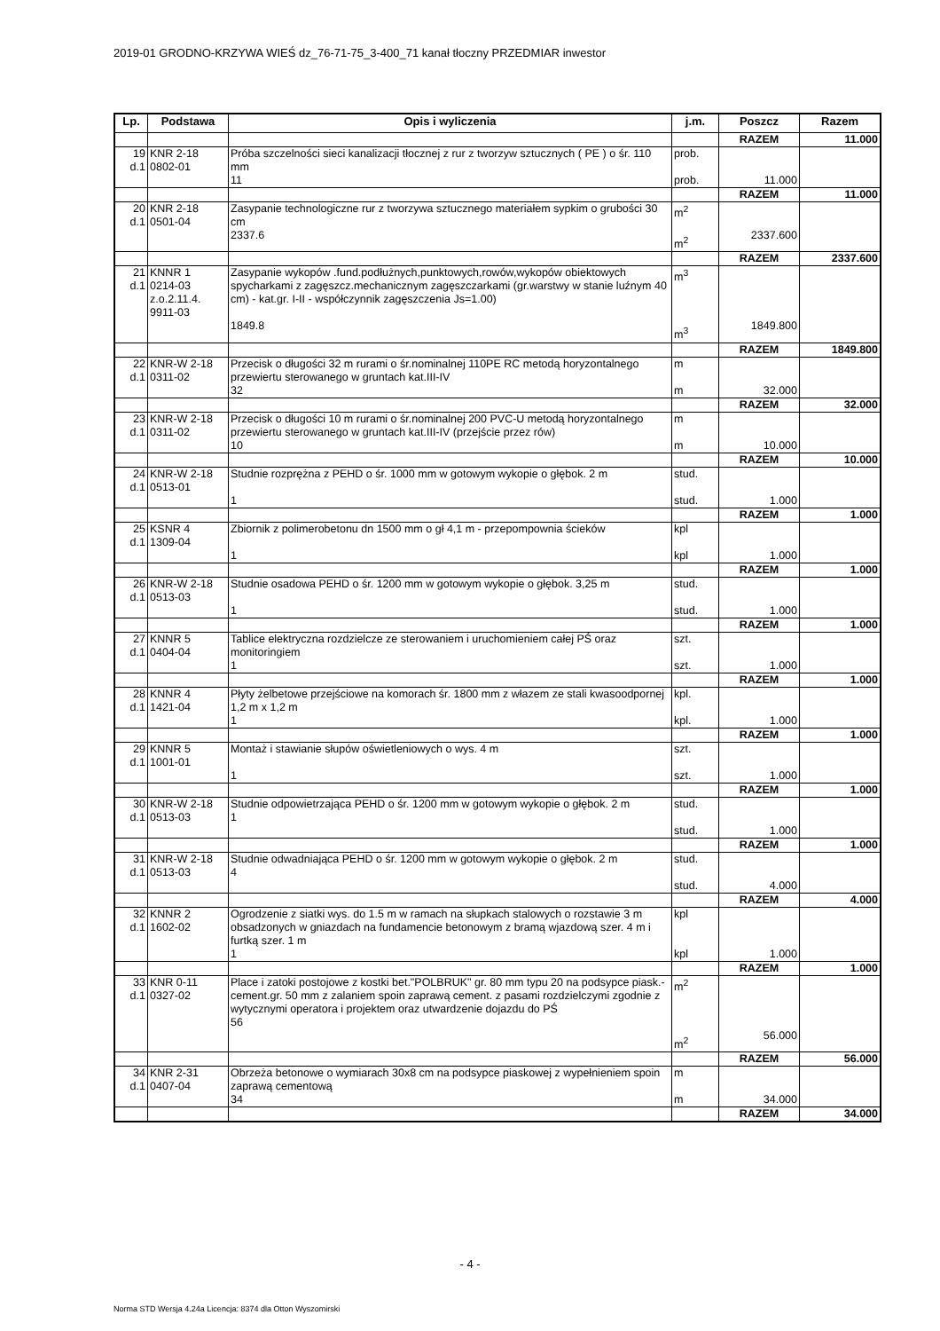2019-01 GRODNO-KRZYWA WIEŚ dz_76-71-75_3-400_71 kanał tłoczny PRZEDMIAR inwestor
| Lp. | Podstawa | Opis i wyliczenia | j.m. | Poszcz | Razem |
| --- | --- | --- | --- | --- | --- |
| | | | | RAZEM | 11.000 |
| 19 d.1 | KNR 2-18 0802-01 | Próba szczelności sieci kanalizacji tłocznej z rur z tworzyw sztucznych ( PE ) o śr. 110 mm 11 | prob. prob. | 11.000 | |
| | | | | RAZEM | 11.000 |
| 20 d.1 | KNR 2-18 0501-04 | Zasypanie technologiczne rur z tworzywa sztucznego materiałem sypkim o grubości 30 cm 2337.6 | m<sup>2</sup> m<sup>2</sup> | 2337.600 | |
| | | | | RAZEM | 2337.600 |
| 21 d.1 | KNNR 1 0214-03 z.o.2.11.4. 9911-03 | Zasypanie wykopów .fund.podłużnych,punktowych,rowów,wykopów obiektowych spycharkami z zagęszcz.mechanicznym zagęszczarkami (gr.warstwy w stanie luźnym 40 cm) - kat.gr. I-II - współczynnik zagęszczenia Js=1.00) 1849.8 | m<sup>3</sup> m<sup>3</sup> | 1849.800 | |
| | | | | RAZEM | 1849.800 |
| 22 d.1 | KNR-W 2-18 0311-02 | Przecisk o długości 32 m rurami o śr.nominalnej 110PE RC metodą horyzontalnego przewiertu sterowanego w gruntach kat.III-IV 32 | m m | 32.000 | |
| | | | | RAZEM | 32.000 |
| 23 d.1 | KNR-W 2-18 0311-02 | Przecisk o długości 10 m rurami o śr.nominalnej 200 PVC-U metodą horyzontalnego przewiertu sterowanego w gruntach kat.III-IV (przejście przez rów) 10 | m m | 10.000 | |
| | | | | RAZEM | 10.000 |
| 24 d.1 | KNR-W 2-18 0513-01 | Studnie rozprężna z PEHD o śr. 1000 mm w gotowym wykopie o głębok. 2 m 1 | stud. stud. | 1.000 | |
| | | | | RAZEM | 1.000 |
| 25 d.1 | KSNR 4 1309-04 | Zbiornik z polimerobetonu dn 1500 mm o gł 4,1 m - przepompownia ścieków 1 | kpl kpl | 1.000 | |
| | | | | RAZEM | 1.000 |
| 26 d.1 | KNR-W 2-18 0513-03 | Studnie osadowa PEHD o śr. 1200 mm w gotowym wykopie o głębok. 3,25 m 1 | stud. stud. | 1.000 | |
| | | | | RAZEM | 1.000 |
| 27 d.1 | KNNR 5 0404-04 | Tablice elektryczna rozdzielcze ze sterowaniem i uruchomieniem całej PŚ oraz monitoringiem 1 | szt. szt. | 1.000 | |
| | | | | RAZEM | 1.000 |
| 28 d.1 | KNNR 4 1421-04 | Płyty żelbetowe przejściowe na komorach śr. 1800 mm z włazem ze stali kwasoodpornej 1,2 m x 1,2 m 1 | kpl. kpl. | 1.000 | |
| | | | | RAZEM | 1.000 |
| 29 d.1 | KNNR 5 1001-01 | Montaż i stawianie słupów oświetleniowych o wys. 4 m 1 | szt. szt. | 1.000 | |
| | | | | RAZEM | 1.000 |
| 30 d.1 | KNR-W 2-18 0513-03 | Studnie odpowietrzająca PEHD o śr. 1200 mm w gotowym wykopie o głębok. 2 m 1 | stud. stud. | 1.000 | |
| | | | | RAZEM | 1.000 |
| 31 d.1 | KNR-W 2-18 0513-03 | Studnie odwadniająca PEHD o śr. 1200 mm w gotowym wykopie o głębok. 2 m 4 | stud. stud. | 4.000 | |
| | | | | RAZEM | 4.000 |
| 32 d.1 | KNNR 2 1602-02 | Ogrodzenie z siatki wys. do 1.5 m w ramach na słupkach stalowych o rozstawie 3 m obsadzonych w gniazdach na fundamencie betonowym z bramą wjazdową szer. 4 m i furtką szer. 1 m 1 | kpl kpl | 1.000 | |
| | | | | RAZEM | 1.000 |
| 33 d.1 | KNR 0-11 0327-02 | Place i zatoki postojowe z kostki bet."POLBRUK" gr. 80 mm typu 20 na podsypce piask.-cement.gr. 50 mm z zalaniem spoin zaprawą cement. z pasami rozdzielczymi zgodnie z wytycznymi operatora i projektem oraz utwardzenie dojazdu do PŚ 56 | m<sup>2</sup> m<sup>2</sup> | 56.000 | |
| | | | | RAZEM | 56.000 |
| 34 d.1 | KNR 2-31 0407-04 | Obrzeża betonowe o wymiarach 30x8 cm na podsypce piaskowej z wypełnieniem spoin zaprawą cementową 34 | m m | 34.000 | |
| | | | | RAZEM | 34.000 |
- 4 -
Norma STD Wersja 4.24a Licencja: 8374 dla Otton Wyszomirski